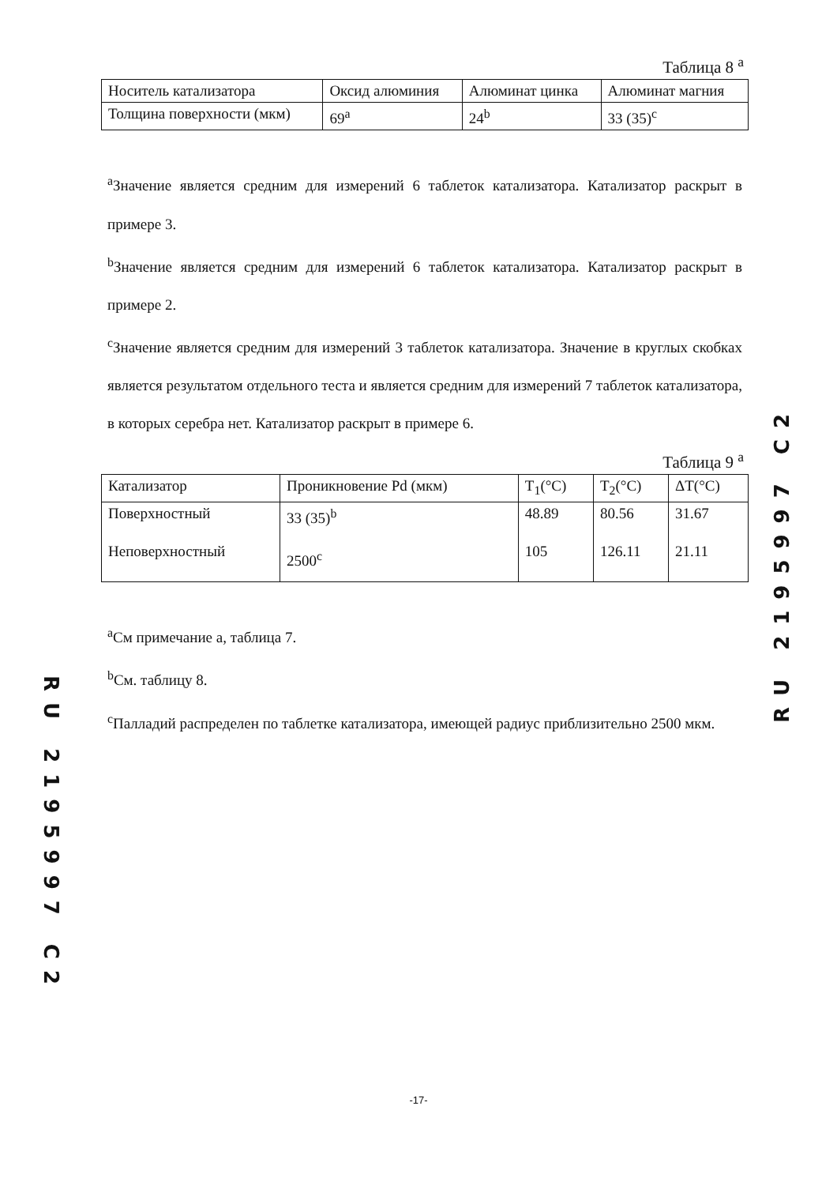Таблица 8 <sup>a</sup>
| Носитель катализатора | Оксид алюминия | Алюминат цинка | Алюминат магния |
| Толщина поверхности (мкм) | 69<sup>a</sup> | 24<sup>b</sup> | 33 (35)<sup>c</sup> |
<sup>a</sup> Значение является средним для измерений 6 таблеток катализатора. Катализатор раскрыт в примере 3.
<sup>b</sup> Значение является средним для измерений 6 таблеток катализатора. Катализатор раскрыт в примере 2.
<sup>c</sup> Значение является средним для измерений 3 таблеток катализатора. Значение в круглых скобках является результатом отдельного теста и является средним для измерений 7 таблеток катализатора, в которых серебра нет. Катализатор раскрыт в примере 6.
Таблица 9 <sup>a</sup>
| Катализатор | Проникновение Pd (мкм) | T<sub>1</sub>(°C) | T<sub>2</sub>(°C) | ΔT(°C) |
| Поверхностный Неповерхностный | 33 (35)<sup>b</sup> 2500<sup>c</sup> | 48.89 105 | 80.56 126.11 | 31.67 21.11 |
<sup>a</sup> См примечание а, таблица 7.
<sup>b</sup> См. таблицу 8.
<sup>c</sup> Палладий распределен по таблетке катализатора, имеющей радиус приблизительно 2500 мкм.
RU 2195997 C2
RU 2195997 C2
-17-